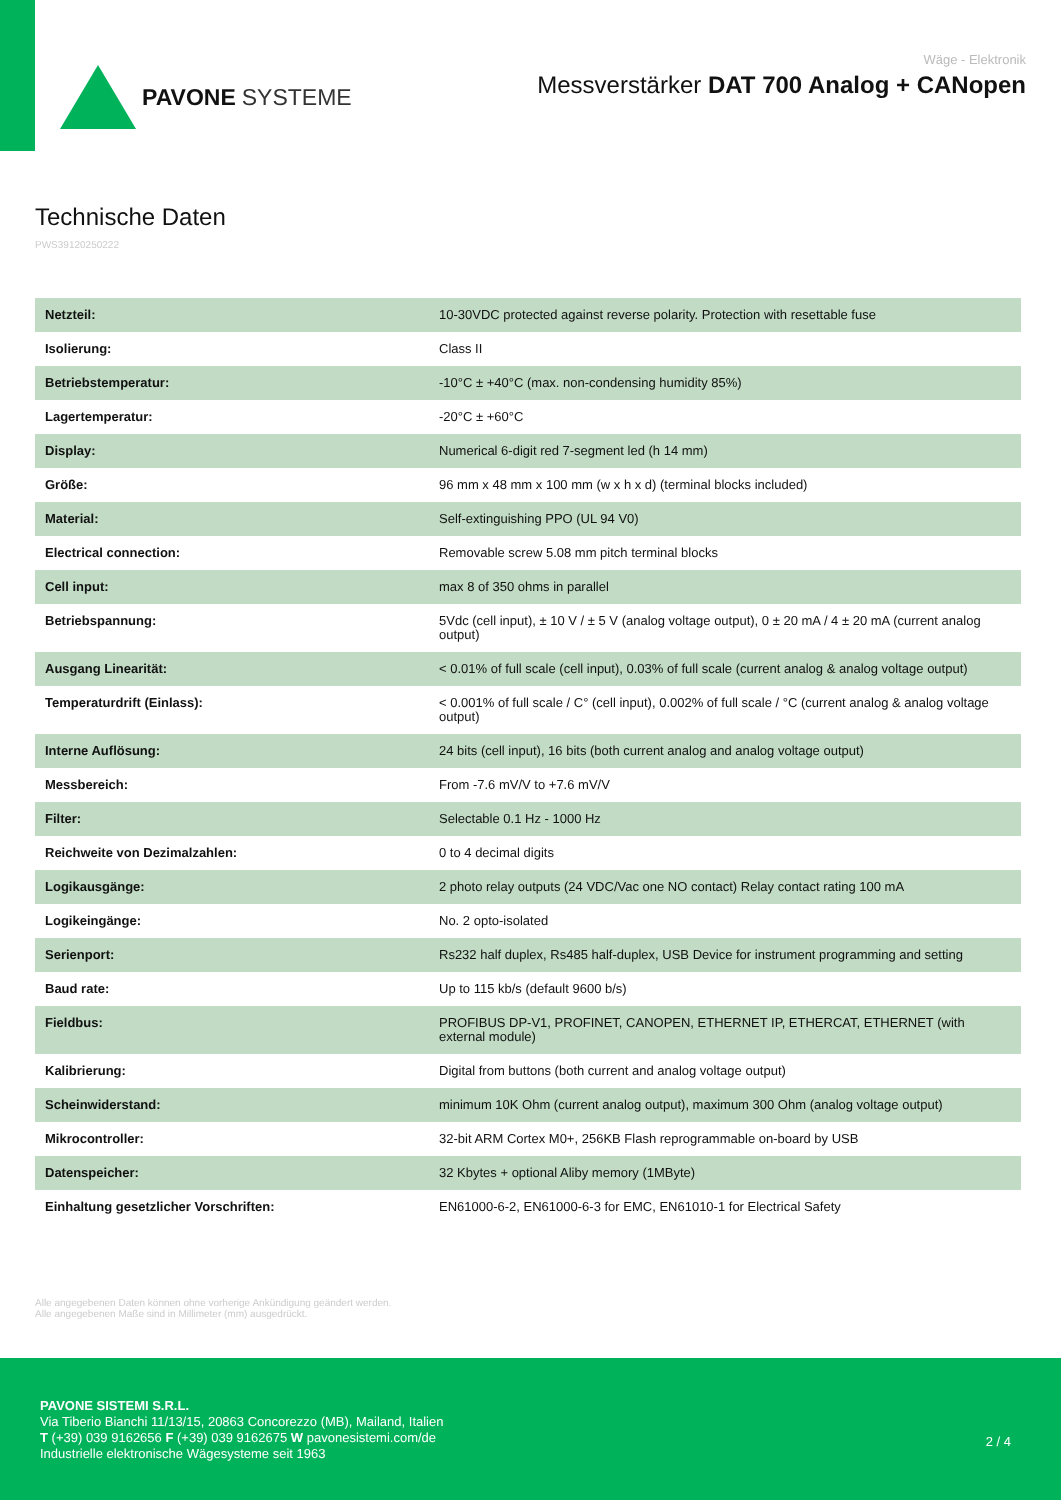PAVONE SYSTEME
Wäge - Elektronik
Messverstärker DAT 700 Analog + CANopen
Technische Daten
PWS39120250222
| Netzteil: | 10-30VDC protected against reverse polarity. Protection with resettable fuse |
| Isolierung: | Class II |
| Betriebstemperatur: | -10°C ± +40°C (max. non-condensing humidity 85%) |
| Lagertemperatur: | -20°C ± +60°C |
| Display: | Numerical 6-digit red 7-segment led (h 14 mm) |
| Größe: | 96 mm x 48 mm x 100 mm (w x h x d) (terminal blocks included) |
| Material: | Self-extinguishing PPO (UL 94 V0) |
| Electrical connection: | Removable screw 5.08 mm pitch terminal blocks |
| Cell input: | max 8 of 350 ohms in parallel |
| Betriebspannung: | 5Vdc (cell input), ± 10 V / ± 5 V (analog voltage output), 0 ± 20 mA / 4 ± 20 mA (current analog output) |
| Ausgang Linearität: | < 0.01% of full scale (cell input), 0.03% of full scale (current analog & analog voltage output) |
| Temperaturdrift (Einlass): | < 0.001% of full scale / C° (cell input), 0.002% of full scale / °C (current analog & analog voltage output) |
| Interne Auflösung: | 24 bits (cell input), 16 bits (both current analog and analog voltage output) |
| Messbereich: | From -7.6 mV/V to +7.6 mV/V |
| Filter: | Selectable 0.1 Hz - 1000 Hz |
| Reichweite von Dezimalzahlen: | 0 to 4 decimal digits |
| Logikausgänge: | 2 photo relay outputs (24 VDC/Vac one NO contact) Relay contact rating 100 mA |
| Logikeingänge: | No. 2 opto-isolated |
| Serienport: | Rs232 half duplex, Rs485 half-duplex, USB Device for instrument programming and setting |
| Baud rate: | Up to 115 kb/s (default 9600 b/s) |
| Fieldbus: | PROFIBUS DP-V1, PROFINET, CANOPEN, ETHERNET IP, ETHERCAT, ETHERNET (with external module) |
| Kalibrierung: | Digital from buttons (both current and analog voltage output) |
| Scheinwiderstand: | minimum 10K Ohm (current analog output), maximum 300 Ohm (analog voltage output) |
| Mikrocontroller: | 32-bit ARM Cortex M0+, 256KB Flash reprogrammable on-board by USB |
| Datenspeicher: | 32 Kbytes + optional Aliby memory (1MByte) |
| Einhaltung gesetzlicher Vorschriften: | EN61000-6-2, EN61000-6-3 for EMC, EN61010-1 for Electrical Safety |
Alle angegebenen Daten können ohne vorherige Ankündigung geändert werden.
Alle angegebenen Maße sind in Millimeter (mm) ausgedrückt.
PAVONE SISTEMI S.R.L.
Via Tiberio Bianchi 11/13/15, 20863 Concorezzo (MB), Mailand, Italien
T (+39) 039 9162656 F (+39) 039 9162675 W pavonesistemi.com/de
Industrielle elektronische Wägesysteme seit 1963
2 / 4